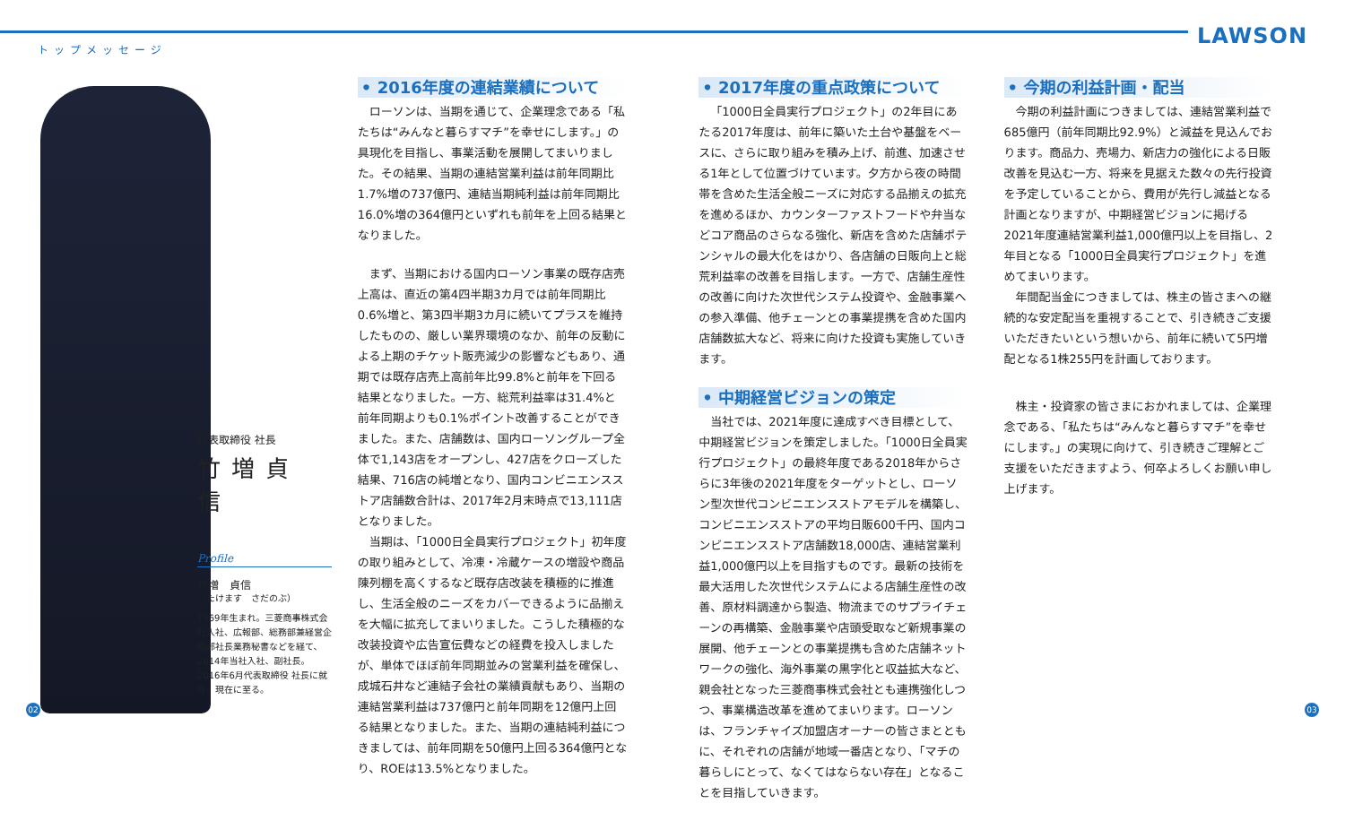トップメッセージ
LAWSON
代表取締役 社長
竹増貞信
Profile
竹増　貞信
（たけます　さだのぶ）
1969年生まれ。三菱商事株式会社入社、広報部、総務部兼経営企画部社長業務秘書などを経て、2014年当社入社、副社長。2016年6月代表取締役 社長に就任、現在に至る。
• 2016年度の連結業績について
ローソンは、当期を通じて、企業理念である「私たちは“みんなと暮らすマチ”を幸せにします。」の具現化を目指し、事業活動を展開してまいりました。その結果、当期の連結営業利益は前年同期比1.7%増の737億円、連結当期純利益は前年同期比16.0%増の364億円といずれも前年を上回る結果となりました。
まず、当期における国内ローソン事業の既存店売上高は、直近の第4四半期3カ月では前年同期比0.6%増と、第3四半期3カ月に続いてプラスを維持したものの、厳しい業界環境のなか、前年の反動による上期のチケット販売減少の影響などもあり、通期では既存店売上高前年比99.8%と前年を下回る結果となりました。一方、総荒利益率は31.4%と前年同期よりも0.1%ポイント改善することができました。また、店舗数は、国内ローソングループ全体で1,143店をオープンし、427店をクローズした結果、716店の純増となり、国内コンビニエンスストア店舗数合計は、2017年2月末時点で13,111店となりました。
当期は、「1000日全員実行プロジェクト」初年度の取り組みとして、冷凍・冷蔵ケースの増設や商品陳列棚を高くするなど既存店改装を積極的に推進し、生活全般のニーズをカバーできるように品揃えを大幅に拡充してまいりました。こうした積極的な改装投資や広告宣伝費などの経費を投入しましたが、単体でほぼ前年同期並みの営業利益を確保し、成城石井など連結子会社の業績貢献もあり、当期の連結営業利益は737億円と前年同期を12億円上回る結果となりました。また、当期の連結純利益につきましては、前年同期を50億円上回る364億円となり、ROEは13.5%となりました。
• 2017年度の重点政策について
「1000日全員実行プロジェクト」の2年目にあたる2017年度は、前年に築いた土台や基盤をベースに、さらに取り組みを積み上げ、前進、加速させる1年として位置づけています。夕方から夜の時間帯を含めた生活全般ニーズに対応する品揃えの拡充を進めるほか、カウンターファストフードや弁当などコア商品のさらなる強化、新店を含めた店舗ポテンシャルの最大化をはかり、各店舗の日販向上と総荒利益率の改善を目指します。一方で、店舗生産性の改善に向けた次世代システム投資や、金融事業への参入準備、他チェーンとの事業提携を含めた国内店舗数拡大など、将来に向けた投資も実施していきます。
• 中期経営ビジョンの策定
当社では、2021年度に達成すべき目標として、中期経営ビジョンを策定しました。「1000日全員実行プロジェクト」の最終年度である2018年からさらに3年後の2021年度をターゲットとし、ローソン型次世代コンビニエンスストアモデルを構築し、コンビニエンスストアの平均日販600千円、国内コンビニエンスストア店舗数18,000店、連結営業利益1,000億円以上を目指すものです。最新の技術を最大活用した次世代システムによる店舗生産性の改善、原材料調達から製造、物流までのサプライチェーンの再構築、金融事業や店頭受取など新規事業の展開、他チェーンとの事業提携も含めた店舗ネットワークの強化、海外事業の黒字化と収益拡大など、親会社となった三菱商事株式会社とも連携強化しつつ、事業構造改革を進めてまいります。ローソンは、フランチャイズ加盟店オーナーの皆さまとともに、それぞれの店舗が地域一番店となり、「マチの暮らしにとって、なくてはならない存在」となることを目指していきます。
• 今期の利益計画・配当
今期の利益計画につきましては、連結営業利益で685億円（前年同期比92.9%）と減益を見込んでおります。商品力、売場力、新店力の強化による日販改善を見込む一方、将来を見据えた数々の先行投資を予定していることから、費用が先行し減益となる計画となりますが、中期経営ビジョンに掲げる2021年度連結営業利益1,000億円以上を目指し、2年目となる「1000日全員実行プロジェクト」を進めてまいります。
年間配当金につきましては、株主の皆さまへの継続的な安定配当を重視することで、引き続きご支援いただきたいという想いから、前年に続いて5円増配となる1株255円を計画しております。
株主・投資家の皆さまにおかれましては、企業理念である、「私たちは“みんなと暮らすマチ”を幸せにします。」の実現に向けて、引き続きご理解とご支援をいただきますよう、何卒よろしくお願い申し上げます。
02 03